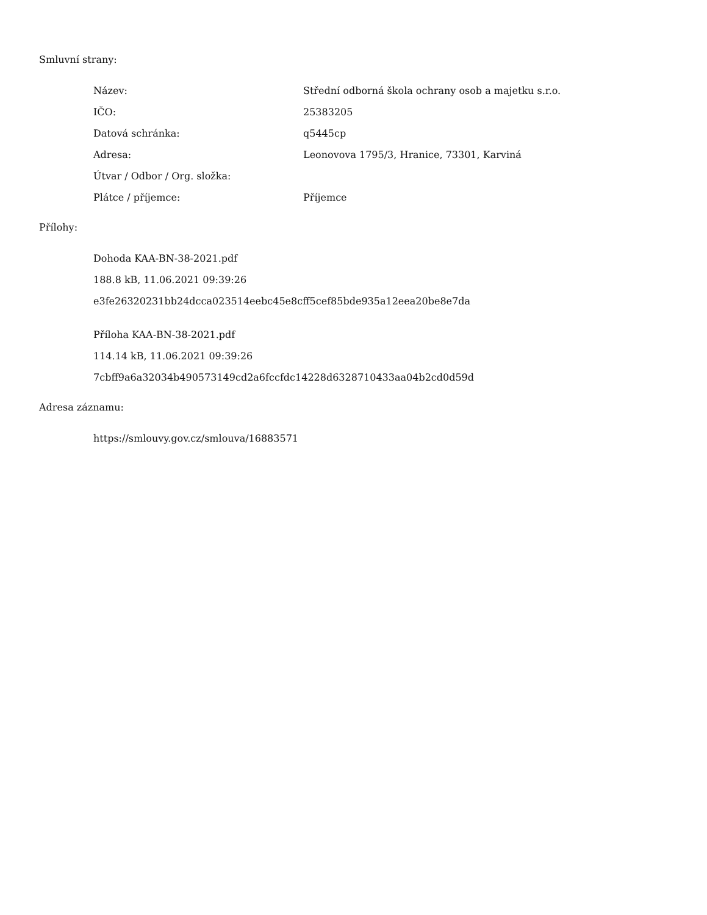Smluvní strany:
| Název: | Střední odborná škola ochrany osob a majetku s.r.o. |
| IČO: | 25383205 |
| Datová schránka: | q5445cp |
| Adresa: | Leonovova 1795/3, Hranice, 73301, Karviná |
| Útvar / Odbor / Org. složka: | |
| Plátce / příjemce: | Příjemce |
Přílohy:
Dohoda KAA-BN-38-2021.pdf
188.8 kB, 11.06.2021 09:39:26
e3fe26320231bb24dcca023514eebc45e8cff5cef85bde935a12eea20be8e7da
Příloha KAA-BN-38-2021.pdf
114.14 kB, 11.06.2021 09:39:26
7cbff9a6a32034b490573149cd2a6fccfdc14228d6328710433aa04b2cd0d59d
Adresa záznamu:
https://smlouvy.gov.cz/smlouva/16883571